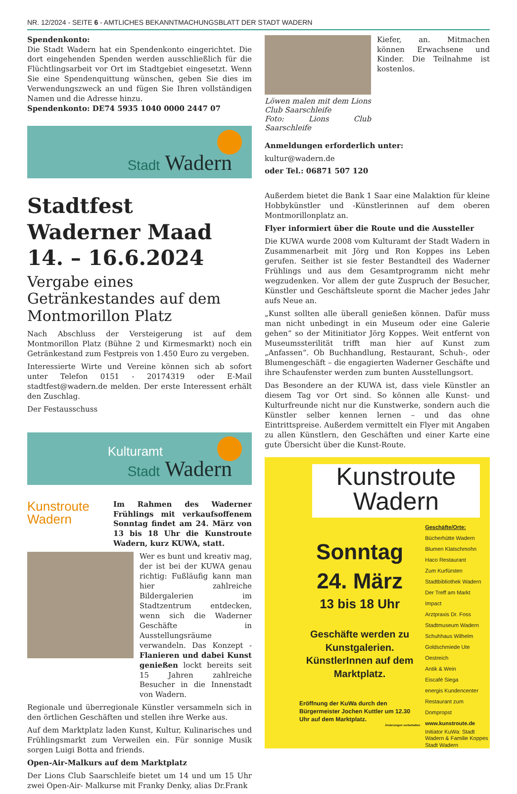NR. 12/2024 - SEITE 6 - AMTLICHES BEKANNTMACHUNGSBLATT DER STADT WADERN
Spendenkonto:
Die Stadt Wadern hat ein Spendenkonto eingerichtet. Die dort eingehenden Spenden werden ausschließlich für die Flüchtlingsarbeit vor Ort im Stadtgebiet eingesetzt. Wenn Sie eine Spendenquittung wünschen, geben Sie dies im Verwendungszweck an und fügen Sie Ihren vollständigen Namen und die Adresse hinzu.
Spendenkonto: DE74 5935 1040 0000 2447 07
Stadt Wadern
Stadtfest Waderner Maad 14. – 16.6.2024
Vergabe eines Getränkestandes auf dem Montmorillon Platz
Nach Abschluss der Versteigerung ist auf dem Montmorillon Platz (Bühne 2 und Kirmesmarkt) noch ein Getränkestand zum Festpreis von 1.450 Euro zu vergeben.
Interessierte Wirte und Vereine können sich ab sofort unter Telefon 0151 - 20174319 oder E-Mail stadtfest@wadern.de melden. Der erste Interessent erhält den Zuschlag.
Der Festausschuss
Kulturamt
Stadt Wadern
Kunstroute
Wadern
Im Rahmen des Waderner Frühlings mit verkaufsoffenem Sonntag findet am 24. März von 13 bis 18 Uhr die Kunstroute Wadern, kurz KUWA, statt.
Wer es bunt und kreativ mag, der ist bei der KUWA genau richtig: Fußläufig kann man hier zahlreiche Bildergalerien im Stadtzentrum entdecken, wenn sich die Waderner Geschäfte in Ausstellungsräume verwandeln. Das Konzept - Flanieren und dabei Kunst genießen lockt bereits seit 15 Jahren zahlreiche Besucher in die Innenstadt von Wadern.
Regionale und überregionale Künstler versammeln sich in den örtlichen Geschäften und stellen ihre Werke aus.
Auf dem Marktplatz laden Kunst, Kultur, Kulinarisches und Frühlingsmarkt zum Verweilen ein. Für sonnige Musik sorgen Luigi Botta and friends.
Open-Air-Malkurs auf dem Marktplatz
Der Lions Club Saarschleife bietet um 14 und um 15 Uhr zwei Open-Air- Malkurse mit Franky Denky, alias Dr.Frank
Löwen malen mit dem Lions Club Saarschleife
Foto: Lions Club Saarschleife
Kiefer, an. Mitmachen können Erwachsene und Kinder. Die Teilnahme ist kostenlos.
Anmeldungen erforderlich unter:
kultur@wadern.de
oder Tel.: 06871 507 120
Außerdem bietet die Bank 1 Saar eine Malaktion für kleine Hobbykünstler und -Künstlerinnen auf dem oberen Montmorillonplatz an.
Flyer informiert über die Route und die Aussteller
Die KUWA wurde 2008 vom Kulturamt der Stadt Wadern in Zusammenarbeit mit Jörg und Ron Koppes ins Leben gerufen. Seither ist sie fester Bestandteil des Waderner Frühlings und aus dem Gesamtprogramm nicht mehr wegzudenken. Vor allem der gute Zuspruch der Besucher, Künstler und Geschäftsleute spornt die Macher jedes Jahr aufs Neue an.
„Kunst sollten alle überall genießen können. Dafür muss man nicht unbedingt in ein Museum oder eine Galerie gehen“ so der Mitinitiator Jörg Koppes. Weit entfernt von Museumssterilität trifft man hier auf Kunst zum „Anfassen“. Ob Buchhandlung, Restaurant, Schuh-, oder Blumengeschäft – die engagierten Waderner Geschäfte und ihre Schaufenster werden zum bunten Ausstellungsort.
Das Besondere an der KUWA ist, dass viele Künstler an diesem Tag vor Ort sind. So können alle Kunst- und Kulturfreunde nicht nur die Kunstwerke, sondern auch die Künstler selber kennen lernen – und das ohne Eintrittspreise. Außerdem vermittelt ein Flyer mit Angaben zu allen Künstlern, den Geschäften und einer Karte eine gute Übersicht über die Kunst-Route.
Kunstroute
Wadern
Sonntag
24. März
13 bis 18 Uhr
Geschäfte werden zu Kunstgalerien. KünstlerInnen auf dem Marktplatz.
Eröffnung der KuWa durch den Bürgermeister Jochen Kuttler um 12.30 Uhr auf dem Marktplatz.
Änderungen vorbehalten
Geschäfte/Orte:
Bücherhütte Wadern
Blumen Klatschmohn
Haco Restaurant
Zum Kurfürsten
Stadtbibliothek Wadern
Der Treff am Markt
Impact
Arztpraxis Dr. Foss
Stadtmuseum Wadern
Schuhhaus Wilhelm
Goldschmiede Ute Oestreich
Antik & Wein
Eiscafé Siega
energis Kundencenter
Restaurant zum Dompropst
www.kunstroute.de
Initiator KuWa: Stadt Wadern & Familie Koppes
Stadt Wadern